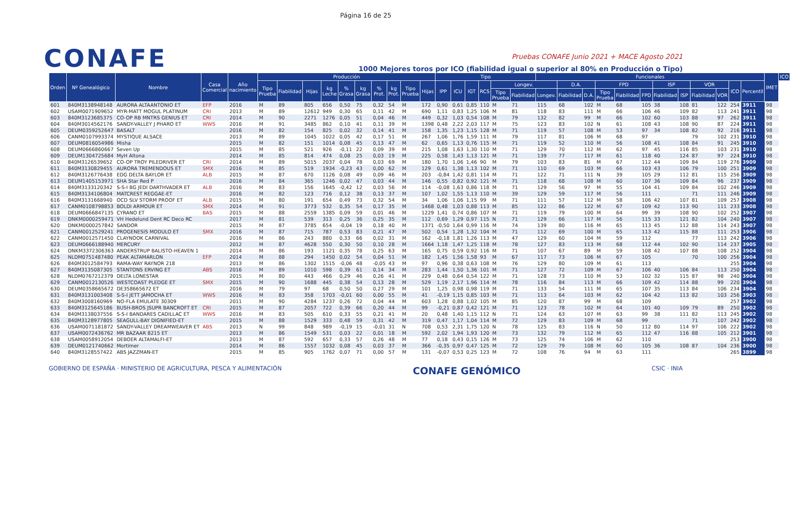Página 16 de 25
CONAFE
Pruebas CONAFE Junio 2021 + MACE Agosto 2021
1000 Mejores toros por ICO (fiabilidad igual o superior al 80% en Producción o Tipo)
| Orden | Nº Genealógico | Nombre | Casa Comercial | Año nacimiento | Producción | | | | | | | | | | Tipo | | | | | | Funcionales | | | | | | | | | | | | IMET | ICO |
| --- | --- | --- | --- | --- | --- | --- | --- | --- | --- | --- | --- | --- | --- | --- | --- | --- | --- | --- | --- | --- | --- | --- | --- | --- | --- | --- | --- | --- | --- | --- | --- | --- | --- | --- |
| | | | | | Tipo Prueba | Fiabilidad | Hijas | kg Leche | % Grasa | kg Grasa | % Prot. | kg Prot. | Tipo Prueba | Hijas | IPP | ICU | IGT | RCS | Longev. | | | D.A. | | FPD | | | ISP | | VOR | | ICO | Percentil | | |
| | | | | | | | | | | | | | | | | | | | Tipo Prueba | Fiabilidad | Longev. | Fiabilidad | D.A. | Tipo Prueba | Fiabilidad | FPD | Fiabilidad | ISP | Fiabilidad | VOR | | | | |
| 601 | 840M3138948148 | AURORA ALTAANTONIO ET | EFP | 2016 | M | 89 | 805 | 656 | 0,50 | 75 | 0,32 | 54 | M | 172 | 0,90 | 0,61 | 0,85 | 110 | M | 71 | 115 | 68 | 102 | M | 68 | 105 | 38 | 108 | 81 | 122 | 254 | 3911 | 98 | |
| 602 | USAM0071909652 | MYR-MATT MOGUL PLATINUM | CRI | 2013 | M | 89 | 12612 | 949 | 0,30 | 65 | 0,11 | 42 | M | 690 | 1,11 | 0,83 | 1,25 | 106 | M | 81 | 118 | 83 | 111 | M | 66 | 106 | 46 | 109 | 82 | 113 | 241 | 3911 | 98 | |
| 603 | 840M3123685375 | CO-OP RB MNTRS GENIUS ET | CRI | 2014 | M | 90 | 2271 | 1276 | 0,05 | 51 | 0,04 | 46 | M | 449 | 0,32 | 1,03 | 0,54 | 108 | M | 79 | 132 | 82 | 99 | M | 66 | 102 | 60 | 103 | 88 | 97 | 262 | 3911 | 98 | |
| 604 | 840M3014562176 | SANDY-VALLEY J PHARO ET | WWS | 2016 | M | 91 | 3485 | 862 | 0,10 | 41 | 0,11 | 39 | M | 1398 | 0,48 | 2,22 | 2,03 | 117 | M | 75 | 123 | 83 | 102 | N | 61 | 108 | 43 | 108 | 90 | 87 | 224 | 3911 | 98 | |
| 605 | DEUM0359252647 | BASALT | | 2016 | M | 82 | 154 | 825 | 0,02 | 32 | 0,14 | 41 | M | 158 | 1,35 | 1,23 | 1,15 | 128 | M | 71 | 119 | 57 | 108 | M | 53 | 97 | 34 | 108 | 82 | 92 | 216 | 3911 | 98 | |
| 606 | CANM0107993374 | MYSTIQUE ALSACE | | 2013 | M | 89 | 1045 | 1022 | 0,05 | 42 | 0,17 | 51 | M | 267 | 1,06 | 1,76 | 1,59 | 111 | M | 79 | 117 | 81 | 106 | M | 68 | 97 | | | 79 | 102 | 231 | 3910 | 98 | |
| 607 | DEUM0816054986 | Misha | | 2015 | M | 82 | 151 | 1014 | 0,08 | 45 | 0,13 | 47 | M | 62 | 0,65 | 1,13 | 0,76 | 115 | M | 71 | 119 | 52 | 110 | M | 56 | 108 | 41 | 108 | 84 | 91 | 245 | 3910 | 98 | |
| 608 | DEUM0666860667 | Seven Up | | 2015 | M | 85 | 521 | 926 | -0,11 | 22 | 0,09 | 39 | M | 215 | 1,08 | 1,63 | 1,30 | 110 | M | 71 | 129 | 70 | 112 | M | 62 | 97 | 45 | 116 | 85 | 103 | 231 | 3910 | 98 | |
| 609 | DEUM1304725684 | MyH Altona | | 2014 | M | 85 | 814 | 474 | 0,08 | 25 | 0,03 | 19 | M | 225 | 0,58 | 1,43 | 1,13 | 121 | M | 71 | 139 | 77 | 117 | M | 61 | 118 | 40 | 124 | 87 | 97 | 224 | 3910 | 98 | |
| 610 | 840M3126539652 | CO-OP TROY PILEDRIVER ET | CRI | 2014 | M | 89 | 5015 | 2037 | 0,04 | 78 | 0,03 | 69 | M | 180 | 1,70 | 1,06 | 1,46 | 90 | M | 79 | 103 | 83 | 81 | M | 67 | 112 | 44 | 109 | 84 | 119 | 276 | 3909 | 98 | |
| 611 | 840M3130829455 | AURORA TREMENDOUS ET | SMX | 2016 | M | 85 | 519 | 1934 | -0,23 | 43 | 0,00 | 62 | M | 129 | 0,61 | 1,38 | 1,13 | 102 | M | 71 | 110 | 69 | 103 | M | 66 | 103 | 43 | 106 | 79 | 100 | 251 | 3909 | 98 | |
| 612 | 840M3126776438 | EDG DELTA BAYLOR ET | ALB | 2015 | M | 87 | 670 | 1126 | 0,08 | 49 | 0,09 | 46 | M | 203 | -0,84 | 1,42 | 0,81 | 114 | M | 71 | 122 | 71 | 111 | N | 39 | 105 | 29 | 112 | 81 | 115 | 256 | 3909 | 98 | |
| 613 | DEUM1405153971 | SHA Star Red P | | 2016 | M | 84 | 365 | 1246 | 0,02 | 47 | 0,03 | 44 | M | 146 | 0,55 | 0,82 | 0,92 | 121 | M | 71 | 118 | 68 | 108 | M | 60 | 107 | 36 | 109 | 84 | 96 | 237 | 3909 | 98 | |
| 614 | 840M3133120342 | S-S-I BG JEDI DARTHVADER ET | ALB | 2016 | M | 83 | 156 | 1645 | -0,42 | 12 | 0,03 | 56 | M | 114 | -0,08 | 1,63 | 0,86 | 118 | M | 71 | 129 | 56 | 97 | M | 55 | 104 | 41 | 109 | 84 | 102 | 246 | 3909 | 98 | |
| 615 | 840M3134106804 | MATCREST REGGAE-ET | | 2016 | M | 82 | 123 | 716 | 0,12 | 38 | 0,13 | 37 | M | 107 | 1,02 | 1,55 | 1,13 | 110 | M | 39 | 129 | 59 | 117 | M | 56 | 111 | | | 71 | 111 | 246 | 3909 | 98 | |
| 616 | 840M3131668940 | OCD SLV STORM PROOF ET | ALB | 2015 | M | 80 | 191 | 654 | 0,49 | 73 | 0,32 | 54 | M | 34 | 1,06 | 1,06 | 1,15 | 99 | M | 71 | 111 | 57 | 112 | M | 58 | 106 | 42 | 107 | 81 | 109 | 257 | 3908 | 98 | |
| 617 | CANM0108798853 | BOLDI ARMOUR ET | SMX | 2014 | M | 91 | 3773 | 532 | 0,35 | 54 | 0,17 | 35 | M | 1468 | 0,48 | 1,03 | 0,88 | 113 | M | 85 | 122 | 86 | 122 | M | 67 | 109 | 42 | 113 | 90 | 111 | 233 | 3908 | 98 | |
| 618 | DEUM0666847135 | CYRANO ET | BAS | 2015 | M | 88 | 2559 | 1385 | 0,09 | 59 | 0,01 | 46 | M | 1229 | 1,41 | 0,74 | 0,86 | 107 | M | 71 | 119 | 79 | 100 | M | 64 | 99 | 39 | 108 | 90 | 102 | 252 | 3907 | 98 | |
| 619 | DNKM0000259471 | VH Hedelund Dent RC Deco RC | | 2017 | M | 81 | 539 | 313 | 0,25 | 36 | 0,25 | 35 | M | 112 | 0,69 | 1,29 | 0,97 | 115 | N | 71 | 129 | 66 | 117 | M | 56 | 115 | 33 | 121 | 82 | 104 | 240 | 3907 | 98 | |
| 620 | DNKM0000257842 | SANDOR | | 2015 | M | 87 | 3785 | 654 | -0,04 | 19 | 0,18 | 40 | M | 1371 | -0,50 | 1,64 | 0,99 | 116 | M | 74 | 139 | 80 | 116 | M | 65 | 113 | 45 | 112 | 88 | 114 | 243 | 3907 | 98 | |
| 621 | CANM0012529241 | PROGENESIS MODULO ET | SMX | 2016 | M | 87 | 715 | 787 | 0,53 | 83 | 0,21 | 47 | M | 502 | 0,54 | 1,28 | 1,32 | 104 | M | 71 | 112 | 69 | 100 | M | 65 | 113 | 42 | 115 | 88 | 111 | 253 | 3906 | 98 | |
| 622 | CANM0012571450 | CLAYNOOK CARNIVAL | | 2016 | M | 86 | 243 | 880 | 0,33 | 66 | 0,02 | 31 | M | 162 | -0,18 | 1,81 | 1,26 | 113 | M | 47 | 129 | 60 | 104 | M | 59 | 112 | | | 77 | 113 | 242 | 3906 | 98 | |
| 623 | DEUM0666188940 | MERCURY | | 2012 | M | 87 | 4628 | 550 | 0,30 | 50 | 0,10 | 28 | M | 1664 | 1,18 | 1,47 | 1,25 | 118 | M | 78 | 127 | 83 | 113 | M | 68 | 112 | 44 | 102 | 90 | 114 | 237 | 3905 | 98 | |
| 624 | DNKM3372306363 | ANDERSTRUP BALISTO-HEAVEN 1 | | 2014 | M | 86 | 193 | 1121 | 0,35 | 78 | 0,25 | 63 | M | 165 | 0,75 | 0,59 | 0,92 | 116 | M | 71 | 107 | 67 | 89 | M | 59 | 108 | 42 | 107 | 88 | 108 | 252 | 3904 | 98 | |
| 625 | NLDM0751487480 | PEAK ALTAMARLON | EFP | 2014 | M | 88 | 294 | 1450 | 0,02 | 54 | 0,04 | 51 | M | 182 | 1,45 | 1,56 | 1,58 | 93 | M | 67 | 117 | 73 | 106 | M | 67 | 105 | | | 70 | 100 | 256 | 3904 | 98 | |
| 626 | 840M3012584793 | RAMA-WAY RAYNOR 218 | | 2013 | M | 86 | 1302 | 1515 | -0,06 | 48 | -0,05 | 43 | M | 97 | 0,96 | 0,38 | 0,63 | 108 | M | 76 | 129 | 80 | 109 | M | 61 | 113 | | | | | 255 | 3904 | 98 | |
| 627 | 840M3135087305 | STANTONS ERVING ET | ABS | 2016 | M | 89 | 1010 | 598 | 0,39 | 61 | 0,14 | 34 | M | 283 | 1,44 | 1,50 | 1,36 | 101 | M | 71 | 127 | 72 | 109 | M | 67 | 106 | 40 | 106 | 84 | 113 | 250 | 3904 | 98 | |
| 628 | NLDM0767212379 | DELTA LONESTAR | | 2015 | M | 80 | 443 | 466 | 0,29 | 46 | 0,26 | 41 | M | 229 | 0,48 | 0,64 | 0,54 | 122 | M | 71 | 128 | 73 | 110 | M | 53 | 102 | 32 | 115 | 87 | 98 | 240 | 3904 | 98 | |
| 629 | CANM0012130526 | WESTCOAST PLEDGE ET | SMX | 2015 | M | 90 | 1688 | 445 | 0,38 | 54 | 0,13 | 28 | M | 529 | 1,19 | 2,17 | 1,96 | 114 | M | 78 | 116 | 84 | 113 | M | 66 | 109 | 42 | 114 | 88 | 99 | 220 | 3904 | 98 | |
| 630 | DEUM0358665672 | DE358665672 ET | | 2016 | M | 79 | 97 | 68 | 0,50 | 50 | 0,27 | 29 | M | 101 | 1,25 | 0,98 | 0,98 | 119 | M | 71 | 133 | 54 | 111 | M | 65 | 107 | 35 | 113 | 84 | 106 | 234 | 3904 | 98 | |
| 631 | 840M3131003408 | S-S-I JETT JAMOCHA ET | WWS | 2016 | M | 83 | 358 | 1703 | -0,01 | 60 | 0,00 | 55 | M | 41 | -0,19 | 1,15 | 0,85 | 103 | M | 71 | 113 | 64 | 103 | M | 62 | 104 | 42 | 113 | 82 | 103 | 256 | 3903 | 98 | |
| 632 | 840M3008160969 | NO-FLA EMULATE 30309 | | 2011 | M | 90 | 4284 | 1237 | 0,26 | 72 | 0,04 | 44 | M | 603 | 1,28 | 0,88 | 1,02 | 105 | M | 85 | 120 | 87 | 99 | M | 68 | 109 | | | | | 257 | 3902 | 98 | |
| 633 | 840M3125645186 | BUSH-BROS JSUPR BANCROFT ET | CRI | 2015 | M | 87 | 2057 | 722 | 0,39 | 66 | 0,20 | 44 | M | 99 | -0,21 | 0,87 | 0,42 | 121 | M | 71 | 123 | 78 | 102 | M | 64 | 101 | 40 | 109 | 79 | 89 | 250 | 3902 | 98 | |
| 634 | 840M3138037556 | S-S-I BANDARES CADILLAC ET | WWS | 2016 | M | 83 | 505 | 610 | 0,33 | 55 | 0,21 | 41 | M | 20 | 0,48 | 1,40 | 1,15 | 112 | N | 71 | 124 | 63 | 107 | M | 63 | 99 | 38 | 111 | 82 | 113 | 245 | 3902 | 98 | |
| 635 | 840M3128977805 | SEAGULL-BAY DIGNIFIED-ET | | 2015 | M | 88 | 1529 | 333 | 0,48 | 59 | 0,31 | 42 | M | 319 | 0,47 | 1,17 | 1,04 | 114 | M | 72 | 129 | 83 | 109 | M | 68 | 99 | | | 71 | 107 | 242 | 3902 | 98 | |
| 636 | USAM0071181872 | SANDY-VALLEY DREAMWEAVER ET | ABS | 2013 | N | 99 | 848 | 989 | -0,19 | 15 | -0,01 | 31 | N | 708 | 0,53 | 2,31 | 1,75 | 120 | N | 78 | 125 | 83 | 116 | N | 50 | 112 | 80 | 114 | 97 | 106 | 222 | 3902 | 98 | |
| 637 | USAM0072436762 | MR BAZAAR 8215 ET | | 2013 | M | 86 | 1549 | 531 | 0,03 | 22 | 0,01 | 18 | M | 592 | 2,02 | 1,94 | 1,93 | 120 | M | 73 | 132 | 79 | 112 | M | 65 | 112 | 47 | 116 | 88 | 105 | 212 | 3901 | 98 | |
| 638 | USAM0058912054 | DEBOER ALTAMALFI-ET | | 2013 | M | 87 | 592 | 657 | 0,33 | 57 | 0,26 | 48 | M | 77 | 0,18 | 0,43 | 0,15 | 126 | M | 73 | 125 | 74 | 106 | M | 62 | 110 | | | | | 253 | 3900 | 98 | |
| 639 | DEUM0121740662 | Mortimer | | 2014 | M | 86 | 1557 | 1032 | 0,08 | 45 | 0,03 | 37 | M | 366 | -0,35 | 0,97 | 0,47 | 125 | M | 72 | 129 | 79 | 108 | M | 60 | 105 | 36 | 108 | 87 | 104 | 236 | 3900 | 98 | |
| 640 | 840M3128557422 | ABS JAZZMAN-ET | | 2015 | M | 85 | 905 | 1762 | 0,07 | 71 | 0,00 | 57 | M | 131 | -0,07 | 0,53 | 0,25 | 123 | M | 72 | 108 | 76 | 94 | M | 63 | 111 | | | | | 265 | 3899 | 98 | |
GOBIERNO DE ESPAÑA · MINISTERIO DE AGRICULTURA, PESCA Y ALIMENTACIÓN
CONAFE GENÓMICO
CSIC · INIA